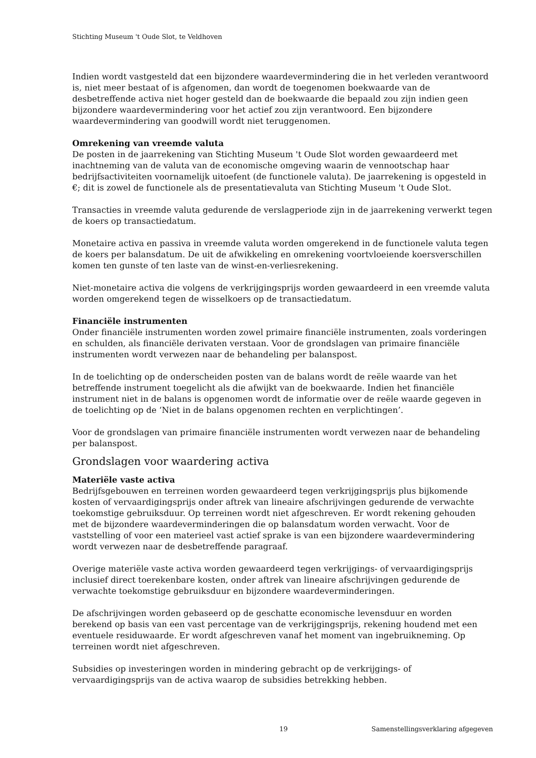Stichting Museum 't Oude Slot, te Veldhoven
Indien wordt vastgesteld dat een bijzondere waardevermindering die in het verleden verantwoord is, niet meer bestaat of is afgenomen, dan wordt de toegenomen boekwaarde van de desbetreffende activa niet hoger gesteld dan de boekwaarde die bepaald zou zijn indien geen bijzondere waardevermindering voor het actief zou zijn verantwoord. Een bijzondere waardevermindering van goodwill wordt niet teruggenomen.
Omrekening van vreemde valuta
De posten in de jaarrekening van Stichting Museum 't Oude Slot worden gewaardeerd met inachtneming van de valuta van de economische omgeving waarin de vennootschap haar bedrijfsactiviteiten voornamelijk uitoefent (de functionele valuta). De jaarrekening is opgesteld in €; dit is zowel de functionele als de presentatievaluta van Stichting Museum 't Oude Slot.
Transacties in vreemde valuta gedurende de verslagperiode zijn in de jaarrekening verwerkt tegen de koers op transactiedatum.
Monetaire activa en passiva in vreemde valuta worden omgerekend in de functionele valuta tegen de koers per balansdatum. De uit de afwikkeling en omrekening voortvloeiende koersverschillen komen ten gunste of ten laste van de winst-en-verliesrekening.
Niet-monetaire activa die volgens de verkrijgingsprijs worden gewaardeerd in een vreemde valuta worden omgerekend tegen de wisselkoers op de transactiedatum.
Financiële instrumenten
Onder financiële instrumenten worden zowel primaire financiële instrumenten, zoals vorderingen en schulden, als financiële derivaten verstaan. Voor de grondslagen van primaire financiële instrumenten wordt verwezen naar de behandeling per balanspost.
In de toelichting op de onderscheiden posten van de balans wordt de reële waarde van het betreffende instrument toegelicht als die afwijkt van de boekwaarde. Indien het financiële instrument niet in de balans is opgenomen wordt de informatie over de reële waarde gegeven in de toelichting op de ‘Niet in de balans opgenomen rechten en verplichtingen’.
Voor de grondslagen van primaire financiële instrumenten wordt verwezen naar de behandeling per balanspost.
Grondslagen voor waardering activa
Materiële vaste activa
Bedrijfsgebouwen en terreinen worden gewaardeerd tegen verkrijgingsprijs plus bijkomende kosten of vervaardigingsprijs onder aftrek van lineaire afschrijvingen gedurende de verwachte toekomstige gebruiksduur. Op terreinen wordt niet afgeschreven. Er wordt rekening gehouden met de bijzondere waardeverminderingen die op balansdatum worden verwacht. Voor de vaststelling of voor een materieel vast actief sprake is van een bijzondere waardevermindering wordt verwezen naar de desbetreffende paragraaf.
Overige materiële vaste activa worden gewaardeerd tegen verkrijgings- of vervaardigingsprijs inclusief direct toerekenbare kosten, onder aftrek van lineaire afschrijvingen gedurende de verwachte toekomstige gebruiksduur en bijzondere waardeverminderingen.
De afschrijvingen worden gebaseerd op de geschatte economische levensduur en worden berekend op basis van een vast percentage van de verkrijgingsprijs, rekening houdend met een eventuele residuwaarde. Er wordt afgeschreven vanaf het moment van ingebruikneming. Op terreinen wordt niet afgeschreven.
Subsidies op investeringen worden in mindering gebracht op de verkrijgings- of vervaardigingsprijs van de activa waarop de subsidies betrekking hebben.
19 Samenstellingsverklaring afgegeven